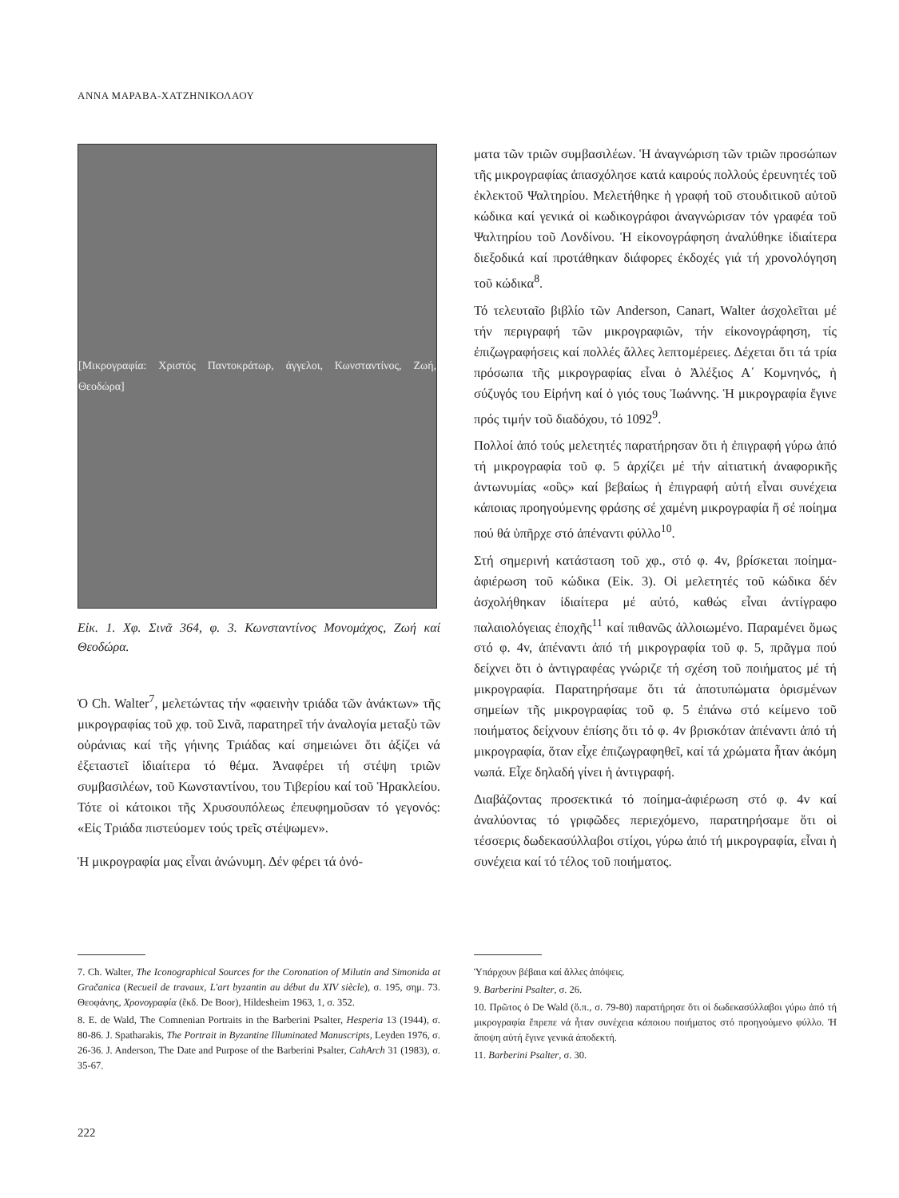ΑΝΝΑ ΜΑΡΑΒΑ-ΧΑΤΖΗΝΙΚΟΛΑΟΥ
[Μικρογραφία: Χριστός Παντοκράτωρ, άγγελοι, Κωνσταντίνος, Ζωή, Θεοδώρα]
Εἰκ. 1. Χφ. Σινᾶ 364, φ. 3. Κωνσταντίνος Μονομάχος, Ζωή καί Θεοδώρα.
Ὁ Ch. Walter<sup>7</sup>, μελετώντας τήν «φαεινὴν τριάδα τῶν ἀνάκτων» τῆς μικρογραφίας τοῦ χφ. τοῦ Σινᾶ, παρατηρεῖ τήν ἀναλογία μεταξὺ τῶν οὐράνιας καί τῆς γήινης Τριάδας καί σημειώνει ὅτι ἀξίζει νά ἐξεταστεῖ ἰδιαίτερα τό θέμα. Ἀναφέρει τή στέψη τριῶν συμβασιλέων, τοῦ Κωνσταντίνου, του Τιβερίου καί τοῦ Ἡρακλείου. Τότε οἱ κάτοικοι τῆς Χρυσουπόλεως ἐπευφημοῦσαν τό γεγονός: «Εἰς Τριάδα πιστεύομεν τούς τρεῖς στέψωμεν».
Ἡ μικρογραφία μας εἶναι ἀνώνυμη. Δέν φέρει τά ὀνό-
ματα τῶν τριῶν συμβασιλέων. Ἡ ἀναγνώριση τῶν τριῶν προσώπων τῆς μικρογραφίας ἀπασχόλησε κατά καιρούς πολλούς ἐρευνητές τοῦ ἐκλεκτοῦ Ψαλτηρίου. Μελετήθηκε ἡ γραφή τοῦ στουδιτικοῦ αὐτοῦ κώδικα καί γενικά οἱ κωδικογράφοι ἀναγνώρισαν τόν γραφέα τοῦ Ψαλτηρίου τοῦ Λονδίνου. Ἡ εἰκονογράφηση ἀναλύθηκε ἰδιαίτερα διεξοδικά καί προτάθηκαν διάφορες ἐκδοχές γιά τή χρονολόγηση τοῦ κώδικα<sup>8</sup>.
Τό τελευταῖο βιβλίο τῶν Anderson, Canart, Walter ἀσχολεῖται μέ τήν περιγραφή τῶν μικρογραφιῶν, τήν εἰκονογράφηση, τίς ἐπιζωγραφήσεις καί πολλές ἄλλες λεπτομέρειες. Δέχεται ὅτι τά τρία πρόσωπα τῆς μικρογραφίας εἶναι ὁ Ἀλέξιος Α΄ Κομνηνός, ἡ σύζυγός του Εἰρήνη καί ὁ γιός τους Ἰωάννης. Ἡ μικρογραφία ἔγινε πρός τιμήν τοῦ διαδόχου, τό 1092<sup>9</sup>.
Πολλοί ἀπό τούς μελετητές παρατήρησαν ὅτι ἡ ἐπιγραφή γύρω ἀπό τή μικρογραφία τοῦ φ. 5 ἀρχίζει μέ τήν αἰτιατική ἀναφορικῆς ἀντωνυμίας «οὓς» καί βεβαίως ἡ ἐπιγραφή αὐτή εἶναι συνέχεια κάποιας προηγούμενης φράσης σέ χαμένη μικρογραφία ἤ σέ ποίημα πού θά ὑπῆρχε στό ἀπέναντι φύλλο<sup>10</sup>.
Στή σημερινή κατάσταση τοῦ χφ., στό φ. 4v, βρίσκεται ποίημα-ἀφιέρωση τοῦ κώδικα (Εἰκ. 3). Οἱ μελετητές τοῦ κώδικα δέν ἀσχολήθηκαν ἰδιαίτερα μέ αὐτό, καθώς εἶναι ἀντίγραφο παλαιολόγειας ἐποχῆς<sup>11</sup> καί πιθανῶς ἀλλοιωμένο. Παραμένει ὅμως στό φ. 4v, ἀπέναντι ἀπό τή μικρογραφία τοῦ φ. 5, πρᾶγμα πού δείχνει ὅτι ὁ ἀντιγραφέας γνώριζε τή σχέση τοῦ ποιήματος μέ τή μικρογραφία. Παρατηρήσαμε ὅτι τά ἀποτυπώματα ὁρισμένων σημείων τῆς μικρογραφίας τοῦ φ. 5 ἐπάνω στό κείμενο τοῦ ποιήματος δείχνουν ἐπίσης ὅτι τό φ. 4v βρισκόταν ἀπέναντι ἀπό τή μικρογραφία, ὅταν εἶχε ἐπιζωγραφηθεῖ, καί τά χρώματα ἦταν ἀκόμη νωπά. Εἶχε δηλαδή γίνει ἡ ἀντιγραφή.
Διαβάζοντας προσεκτικά τό ποίημα-ἀφιέρωση στό φ. 4v καί ἀναλύοντας τό γριφῶδες περιεχόμενο, παρατηρήσαμε ὅτι οἱ τέσσερις δωδεκασύλλαβοι στίχοι, γύρω ἀπό τή μικρογραφία, εἶναι ἡ συνέχεια καί τό τέλος τοῦ ποιήματος.
7. Ch. Walter, The Iconographical Sources for the Coronation of Milutin and Simonida at Gračanica (Recueil de travaux, L'art byzantin au début du XIV siècle), σ. 195, σημ. 73. Θεοφάνης, Χρονογραφία (ἔκδ. De Boor), Hildesheim 1963, 1, σ. 352.
8. E. de Wald, The Comnenian Portraits in the Barberini Psalter, Hesperia 13 (1944), σ. 80-86. J. Spatharakis, The Portrait in Byzantine Illuminated Manuscripts, Leyden 1976, σ. 26-36. J. Anderson, The Date and Purpose of the Barberini Psalter, CahArch 31 (1983), σ. 35-67.
Ὑπάρχουν βέβαια καί ἄλλες ἀπόψεις.
9. Barberini Psalter, σ. 26.
10. Πρῶτος ὁ De Wald (ὅ.π., σ. 79-80) παρατήρησε ὅτι οἱ δωδεκασύλλαβοι γύρω ἀπό τή μικρογραφία ἔπρεπε νά ἦταν συνέχεια κάποιου ποιήματος στό προηγούμενο φύλλο. Ἡ ἄποψη αὐτή ἔγινε γενικά ἀποδεκτή.
11. Barberini Psalter, σ. 30.
222